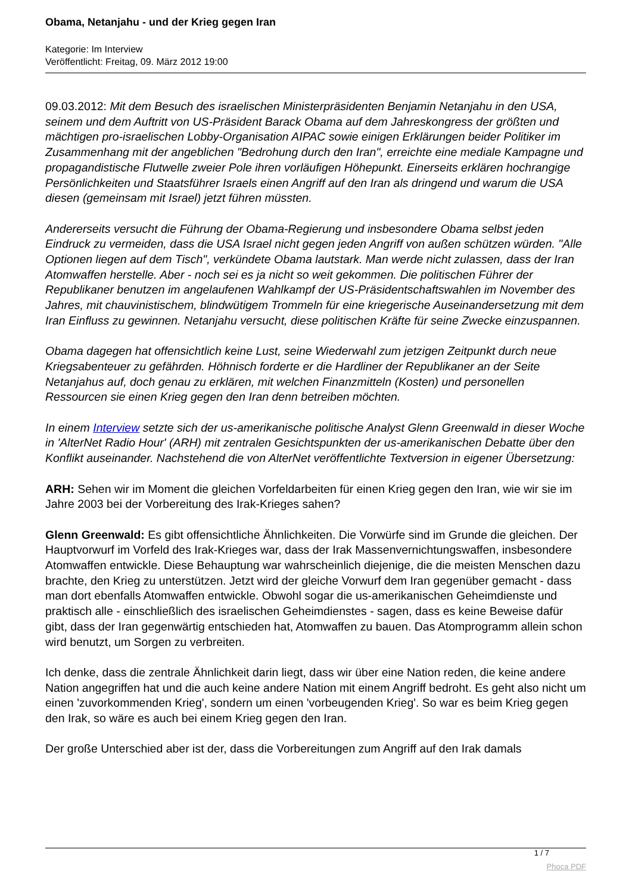Obama, Netanjahu - und der Krieg gegen Iran
Kategorie: Im Interview
Veröffentlicht: Freitag, 09. März 2012 19:00
09.03.2012: Mit dem Besuch des israelischen Ministerpräsidenten Benjamin Netanjahu in den USA, seinem und dem Auftritt von US-Präsident Barack Obama auf dem Jahreskongress der größten und mächtigen pro-israelischen Lobby-Organisation AIPAC sowie einigen Erklärungen beider Politiker im Zusammenhang mit der angeblichen "Bedrohung durch den Iran", erreichte eine mediale Kampagne und propagandistische Flutwelle zweier Pole ihren vorläufigen Höhepunkt. Einerseits erklären hochrangige Persönlichkeiten und Staatsführer Israels einen Angriff auf den Iran als dringend und warum die USA diesen (gemeinsam mit Israel) jetzt führen müssten.
Andererseits versucht die Führung der Obama-Regierung und insbesondere Obama selbst jeden Eindruck zu vermeiden, dass die USA Israel nicht gegen jeden Angriff von außen schützen würden. "Alle Optionen liegen auf dem Tisch", verkündete Obama lautstark. Man werde nicht zulassen, dass der Iran Atomwaffen herstelle. Aber - noch sei es ja nicht so weit gekommen. Die politischen Führer der Republikaner benutzen im angelaufenen Wahlkampf der US-Präsidentschaftswahlen im November des Jahres, mit chauvinistischem, blindwütigem Trommeln für eine kriegerische Auseinandersetzung mit dem Iran Einfluss zu gewinnen. Netanjahu versucht, diese politischen Kräfte für seine Zwecke einzuspannen.
Obama dagegen hat offensichtlich keine Lust, seine Wiederwahl zum jetzigen Zeitpunkt durch neue Kriegsabenteuer zu gefährden. Höhnisch forderte er die Hardliner der Republikaner an der Seite Netanjahus auf, doch genau zu erklären, mit welchen Finanzmitteln (Kosten) und personellen Ressourcen sie einen Krieg gegen den Iran denn betreiben möchten.
In einem Interview setzte sich der us-amerikanische politische Analyst Glenn Greenwald in dieser Woche in 'AlterNet Radio Hour' (ARH) mit zentralen Gesichtspunkten der us-amerikanischen Debatte über den Konflikt auseinander. Nachstehend die von AlterNet veröffentlichte Textversion in eigener Übersetzung:
ARH: Sehen wir im Moment die gleichen Vorfeldarbeiten für einen Krieg gegen den Iran, wie wir sie im Jahre 2003 bei der Vorbereitung des Irak-Krieges sahen?
Glenn Greenwald: Es gibt offensichtliche Ähnlichkeiten. Die Vorwürfe sind im Grunde die gleichen. Der Hauptvorwurf im Vorfeld des Irak-Krieges war, dass der Irak Massenvernichtungswaffen, insbesondere Atomwaffen entwickle. Diese Behauptung war wahrscheinlich diejenige, die die meisten Menschen dazu brachte, den Krieg zu unterstützen. Jetzt wird der gleiche Vorwurf dem Iran gegenüber gemacht - dass man dort ebenfalls Atomwaffen entwickle. Obwohl sogar die us-amerikanischen Geheimdienste und praktisch alle - einschließlich des israelischen Geheimdienstes - sagen, dass es keine Beweise dafür gibt, dass der Iran gegenwärtig entschieden hat, Atomwaffen zu bauen. Das Atomprogramm allein schon wird benutzt, um Sorgen zu verbreiten.
Ich denke, dass die zentrale Ähnlichkeit darin liegt, dass wir über eine Nation reden, die keine andere Nation angegriffen hat und die auch keine andere Nation mit einem Angriff bedroht. Es geht also nicht um einen 'zuvorkommenden Krieg', sondern um einen 'vorbeugenden Krieg'. So war es beim Krieg gegen den Irak, so wäre es auch bei einem Krieg gegen den Iran.
Der große Unterschied aber ist der, dass die Vorbereitungen zum Angriff auf den Irak damals
1 / 7
Phoca PDF